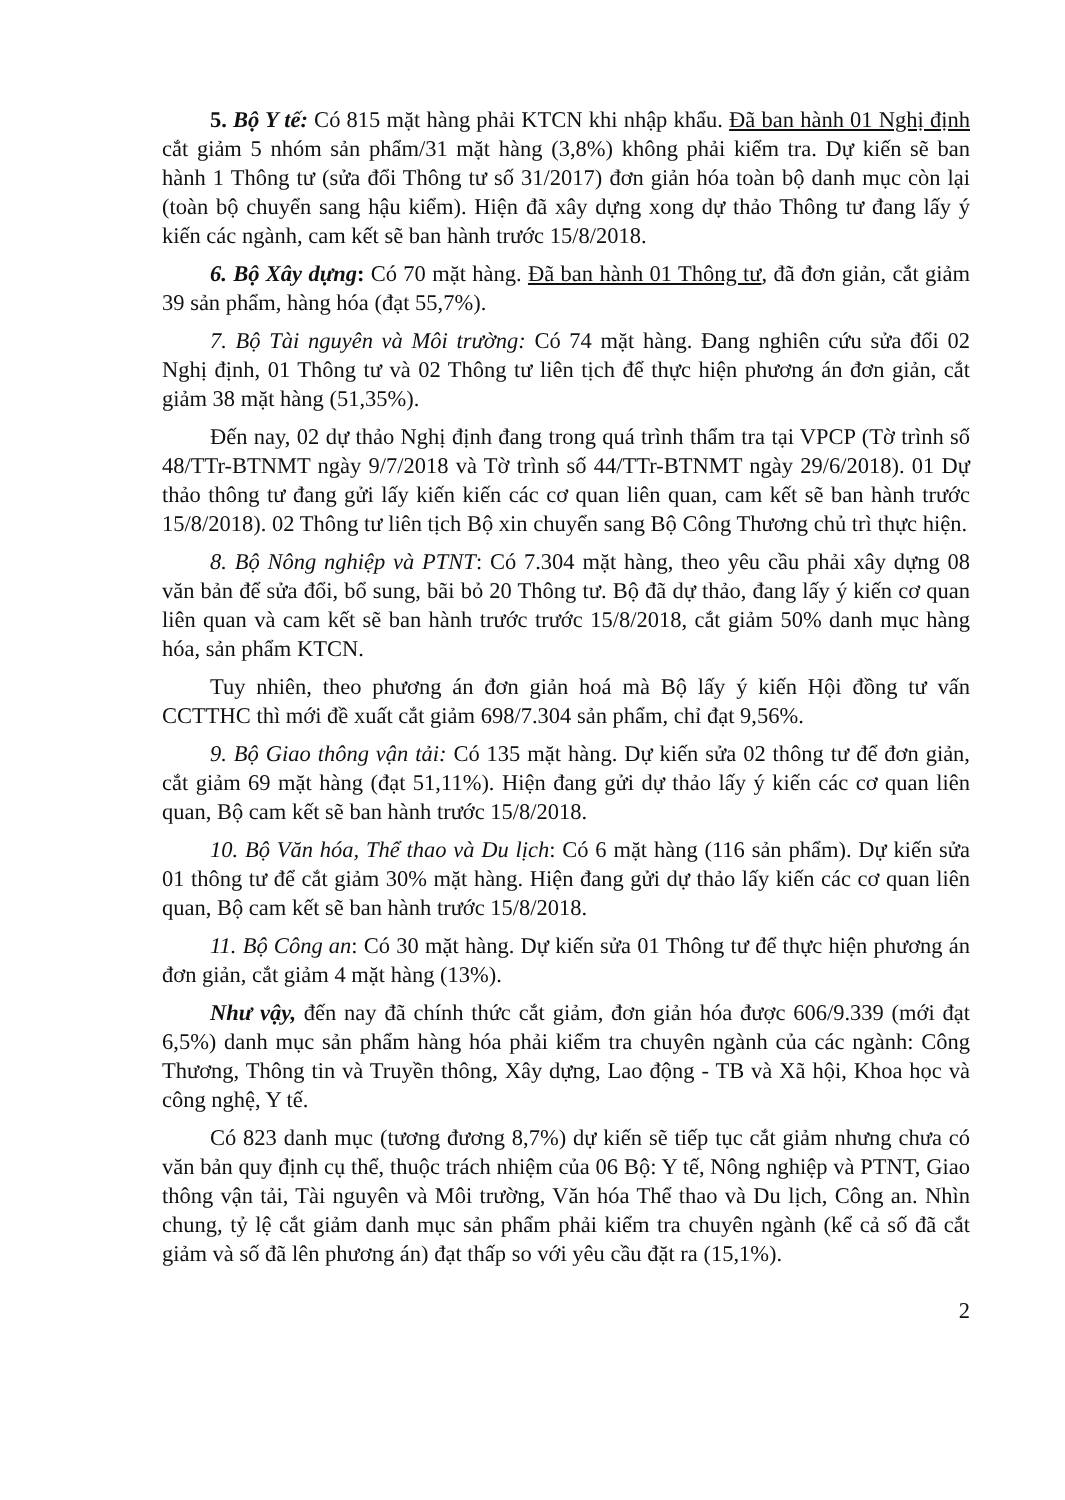5. Bộ Y tế: Có 815 mặt hàng phải KTCN khi nhập khẩu. Đã ban hành 01 Nghị định cắt giảm 5 nhóm sản phẩm/31 mặt hàng (3,8%) không phải kiểm tra. Dự kiến sẽ ban hành 1 Thông tư (sửa đổi Thông tư số 31/2017) đơn giản hóa toàn bộ danh mục còn lại (toàn bộ chuyển sang hậu kiểm). Hiện đã xây dựng xong dự thảo Thông tư đang lấy ý kiến các ngành, cam kết sẽ ban hành trước 15/8/2018.
6. Bộ Xây dựng: Có 70 mặt hàng. Đã ban hành 01 Thông tư, đã đơn giản, cắt giảm 39 sản phẩm, hàng hóa (đạt 55,7%).
7. Bộ Tài nguyên và Môi trường: Có 74 mặt hàng. Đang nghiên cứu sửa đổi 02 Nghị định, 01 Thông tư và 02 Thông tư liên tịch để thực hiện phương án đơn giản, cắt giảm 38 mặt hàng (51,35%).
Đến nay, 02 dự thảo Nghị định đang trong quá trình thẩm tra tại VPCP (Tờ trình số 48/TTr-BTNMT ngày 9/7/2018 và Tờ trình số 44/TTr-BTNMT ngày 29/6/2018). 01 Dự thảo thông tư đang gửi lấy kiến kiến các cơ quan liên quan, cam kết sẽ ban hành trước 15/8/2018). 02 Thông tư liên tịch Bộ xin chuyển sang Bộ Công Thương chủ trì thực hiện.
8. Bộ Nông nghiệp và PTNT: Có 7.304 mặt hàng, theo yêu cầu phải xây dựng 08 văn bản để sửa đổi, bổ sung, bãi bỏ 20 Thông tư. Bộ đã dự thảo, đang lấy ý kiến cơ quan liên quan và cam kết sẽ ban hành trước trước 15/8/2018, cắt giảm 50% danh mục hàng hóa, sản phẩm KTCN.
Tuy nhiên, theo phương án đơn giản hoá mà Bộ lấy ý kiến Hội đồng tư vấn CCTTHC thì mới đề xuất cắt giảm 698/7.304 sản phẩm, chỉ đạt 9,56%.
9. Bộ Giao thông vận tải: Có 135 mặt hàng. Dự kiến sửa 02 thông tư để đơn giản, cắt giảm 69 mặt hàng (đạt 51,11%). Hiện đang gửi dự thảo lấy ý kiến các cơ quan liên quan, Bộ cam kết sẽ ban hành trước 15/8/2018.
10. Bộ Văn hóa, Thể thao và Du lịch: Có 6 mặt hàng (116 sản phẩm). Dự kiến sửa 01 thông tư để cắt giảm 30% mặt hàng. Hiện đang gửi dự thảo lấy kiến các cơ quan liên quan, Bộ cam kết sẽ ban hành trước 15/8/2018.
11. Bộ Công an: Có 30 mặt hàng. Dự kiến sửa 01 Thông tư để thực hiện phương án đơn giản, cắt giảm 4 mặt hàng (13%).
Như vậy, đến nay đã chính thức cắt giảm, đơn giản hóa được 606/9.339 (mới đạt 6,5%) danh mục sản phẩm hàng hóa phải kiểm tra chuyên ngành của các ngành: Công Thương, Thông tin và Truyền thông, Xây dựng, Lao động - TB và Xã hội, Khoa học và công nghệ, Y tế.
Có 823 danh mục (tương đương 8,7%) dự kiến sẽ tiếp tục cắt giảm nhưng chưa có văn bản quy định cụ thể, thuộc trách nhiệm của 06 Bộ: Y tế, Nông nghiệp và PTNT, Giao thông vận tải, Tài nguyên và Môi trường, Văn hóa Thể thao và Du lịch, Công an. Nhìn chung, tỷ lệ cắt giảm danh mục sản phẩm phải kiểm tra chuyên ngành (kể cả số đã cắt giảm và số đã lên phương án) đạt thấp so với yêu cầu đặt ra (15,1%).
2